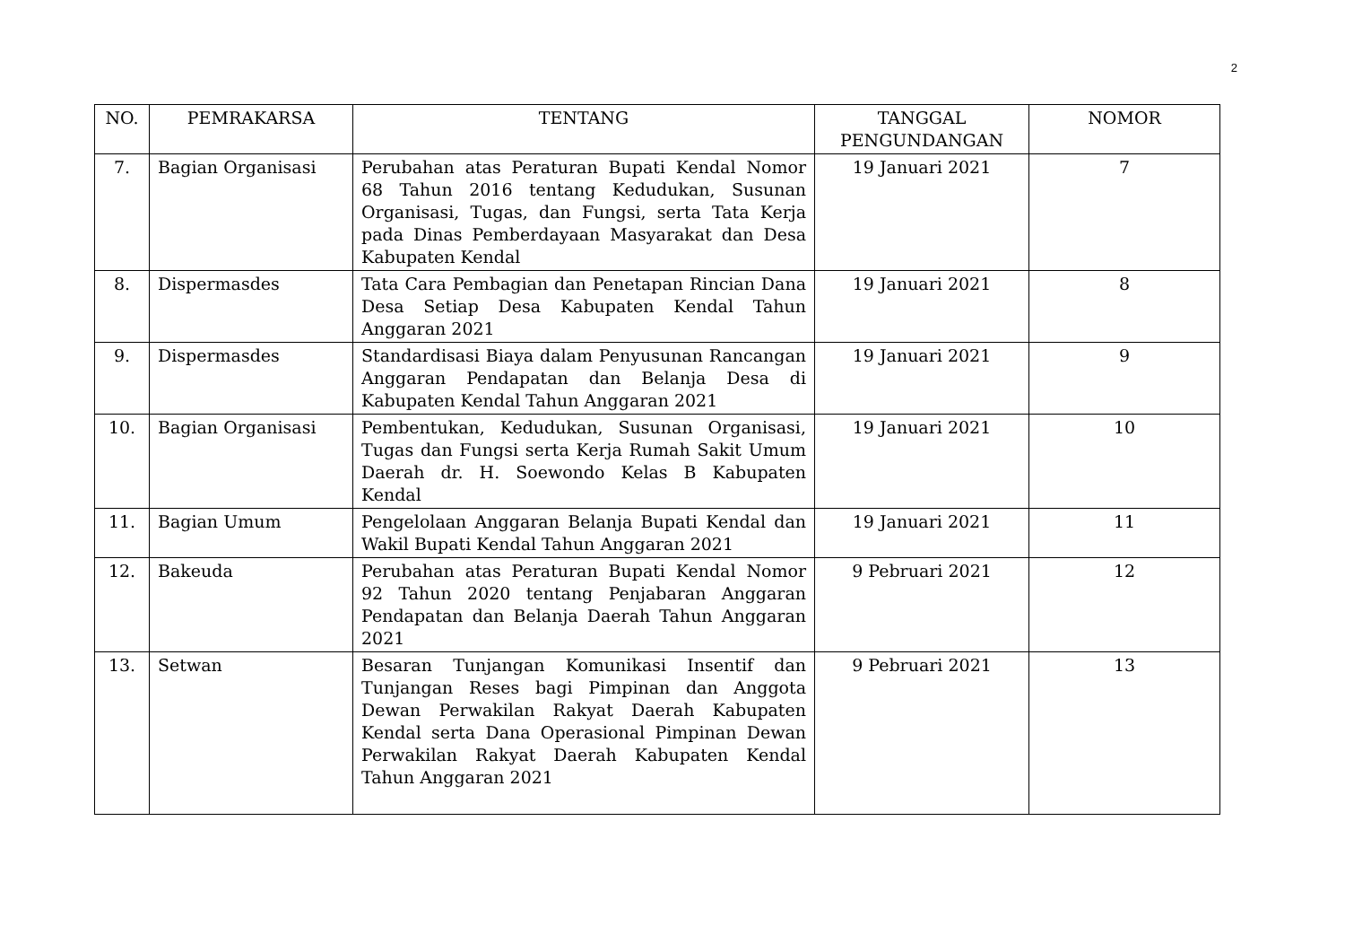2
| NO. | PEMRAKARSA | TENTANG | TANGGAL PENGUNDANGAN | NOMOR |
| --- | --- | --- | --- | --- |
| 7. | Bagian Organisasi | Perubahan atas Peraturan Bupati Kendal Nomor 68 Tahun 2016 tentang Kedudukan, Susunan Organisasi, Tugas, dan Fungsi, serta Tata Kerja pada Dinas Pemberdayaan Masyarakat dan Desa Kabupaten Kendal | 19 Januari 2021 | 7 |
| 8. | Dispermasdes | Tata Cara Pembagian dan Penetapan Rincian Dana Desa Setiap Desa Kabupaten Kendal Tahun Anggaran 2021 | 19 Januari 2021 | 8 |
| 9. | Dispermasdes | Standardisasi Biaya dalam Penyusunan Rancangan Anggaran Pendapatan dan Belanja Desa di Kabupaten Kendal Tahun Anggaran 2021 | 19 Januari 2021 | 9 |
| 10. | Bagian Organisasi | Pembentukan, Kedudukan, Susunan Organisasi, Tugas dan Fungsi serta Kerja Rumah Sakit Umum Daerah dr. H. Soewondo Kelas B Kabupaten Kendal | 19 Januari 2021 | 10 |
| 11. | Bagian Umum | Pengelolaan Anggaran Belanja Bupati Kendal dan Wakil Bupati Kendal Tahun Anggaran 2021 | 19 Januari 2021 | 11 |
| 12. | Bakeuda | Perubahan atas Peraturan Bupati Kendal Nomor 92 Tahun 2020 tentang Penjabaran Anggaran Pendapatan dan Belanja Daerah Tahun Anggaran 2021 | 9 Pebruari 2021 | 12 |
| 13. | Setwan | Besaran Tunjangan Komunikasi Insentif dan Tunjangan Reses bagi Pimpinan dan Anggota Dewan Perwakilan Rakyat Daerah Kabupaten Kendal serta Dana Operasional Pimpinan Dewan Perwakilan Rakyat Daerah Kabupaten Kendal Tahun Anggaran 2021 | 9 Pebruari 2021 | 13 |